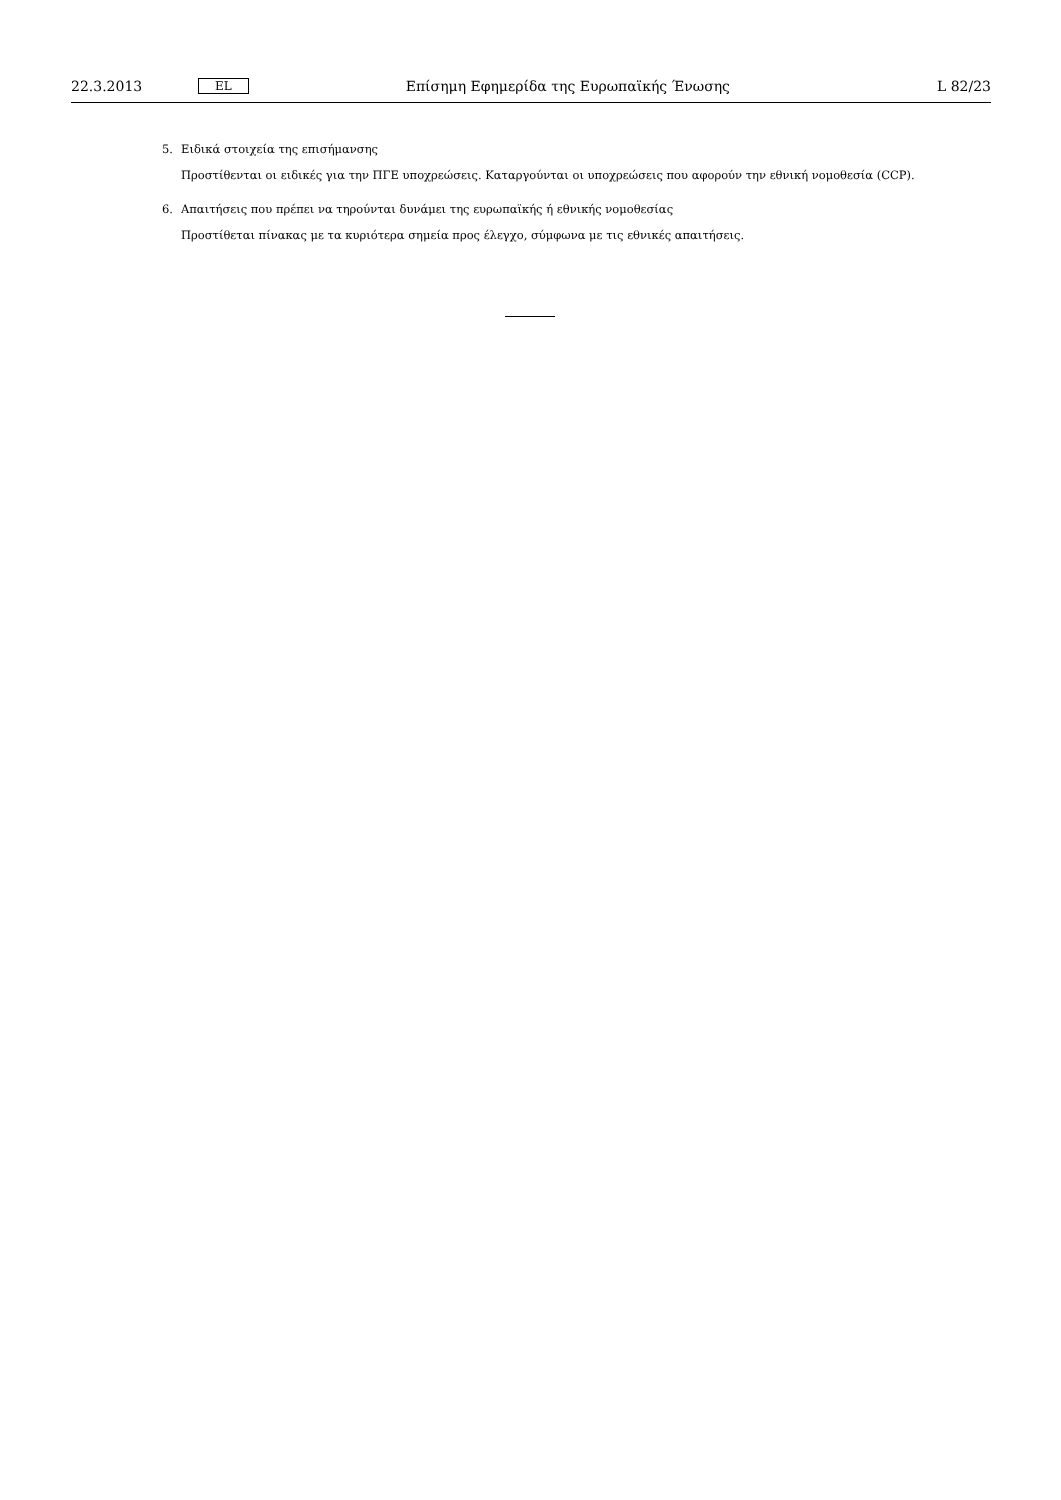22.3.2013 EL Επίσημη Εφημερίδα της Ευρωπαϊκής Ένωσης L 82/23
5. Ειδικά στοιχεία της επισήμανσης
Προστίθενται οι ειδικές για την ΠΓΕ υποχρεώσεις. Καταργούνται οι υποχρεώσεις που αφορούν την εθνική νομοθεσία (CCP).
6. Απαιτήσεις που πρέπει να τηρούνται δυνάμει της ευρωπαϊκής ή εθνικής νομοθεσίας
Προστίθεται πίνακας με τα κυριότερα σημεία προς έλεγχο, σύμφωνα με τις εθνικές απαιτήσεις.